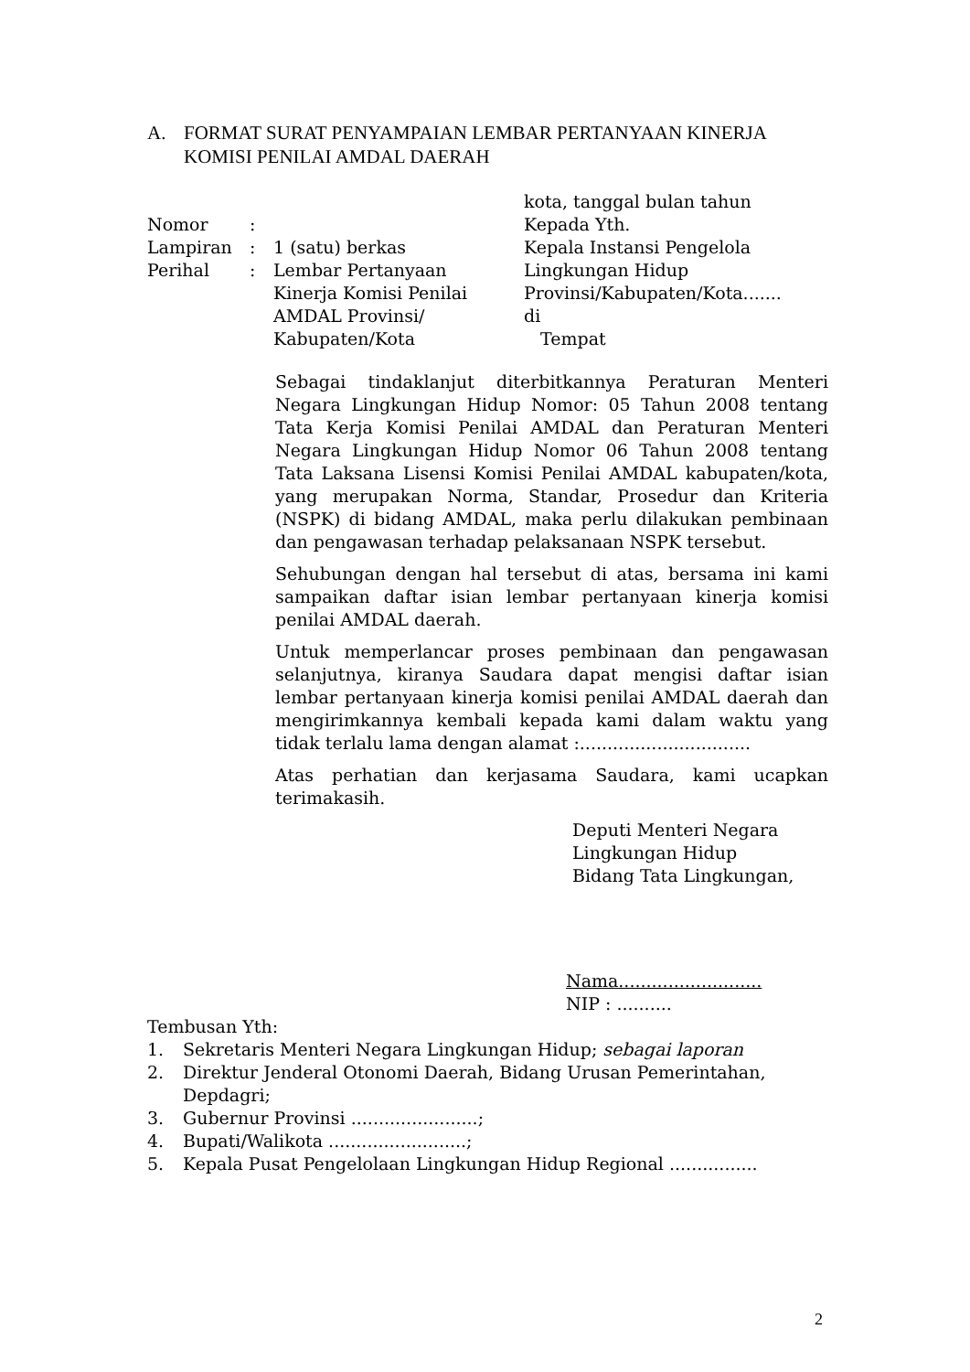A. FORMAT SURAT PENYAMPAIAN LEMBAR PERTANYAAN KINERJA KOMISI PENILAI AMDAL DAERAH
Nomor:
Lampiran: 1 (satu) berkas
Perihal: Lembar Pertanyaan
Kinerja Komisi Penilai
AMDAL Provinsi/
Kabupaten/Kota
kota, tanggal bulan tahun
Kepada Yth.
Kepala Instansi Pengelola
Lingkungan Hidup
Provinsi/Kabupaten/Kota.......
di
Tempat
Sebagai tindaklanjut diterbitkannya Peraturan Menteri Negara Lingkungan Hidup Nomor: 05 Tahun 2008 tentang Tata Kerja Komisi Penilai AMDAL dan Peraturan Menteri Negara Lingkungan Hidup Nomor 06 Tahun 2008 tentang Tata Laksana Lisensi Komisi Penilai AMDAL kabupaten/kota, yang merupakan Norma, Standar, Prosedur dan Kriteria (NSPK) di bidang AMDAL, maka perlu dilakukan pembinaan dan pengawasan terhadap pelaksanaan NSPK tersebut.
Sehubungan dengan hal tersebut di atas, bersama ini kami sampaikan daftar isian lembar pertanyaan kinerja komisi penilai AMDAL daerah.
Untuk memperlancar proses pembinaan dan pengawasan selanjutnya, kiranya Saudara dapat mengisi daftar isian lembar pertanyaan kinerja komisi penilai AMDAL daerah dan mengirimkannya kembali kepada kami dalam waktu yang tidak terlalu lama dengan alamat :...............................
Atas perhatian dan kerjasama Saudara, kami ucapkan terimakasih.
Deputi Menteri Negara
Lingkungan Hidup
Bidang Tata Lingkungan,
Nama..........................
NIP : ..........
Tembusan Yth:
1. Sekretaris Menteri Negara Lingkungan Hidup; sebagai laporan
2. Direktur Jenderal Otonomi Daerah, Bidang Urusan Pemerintahan, Depdagri;
3. Gubernur Provinsi .......................;
4. Bupati/Walikota .........................;
5. Kepala Pusat Pengelolaan Lingkungan Hidup Regional ................
2